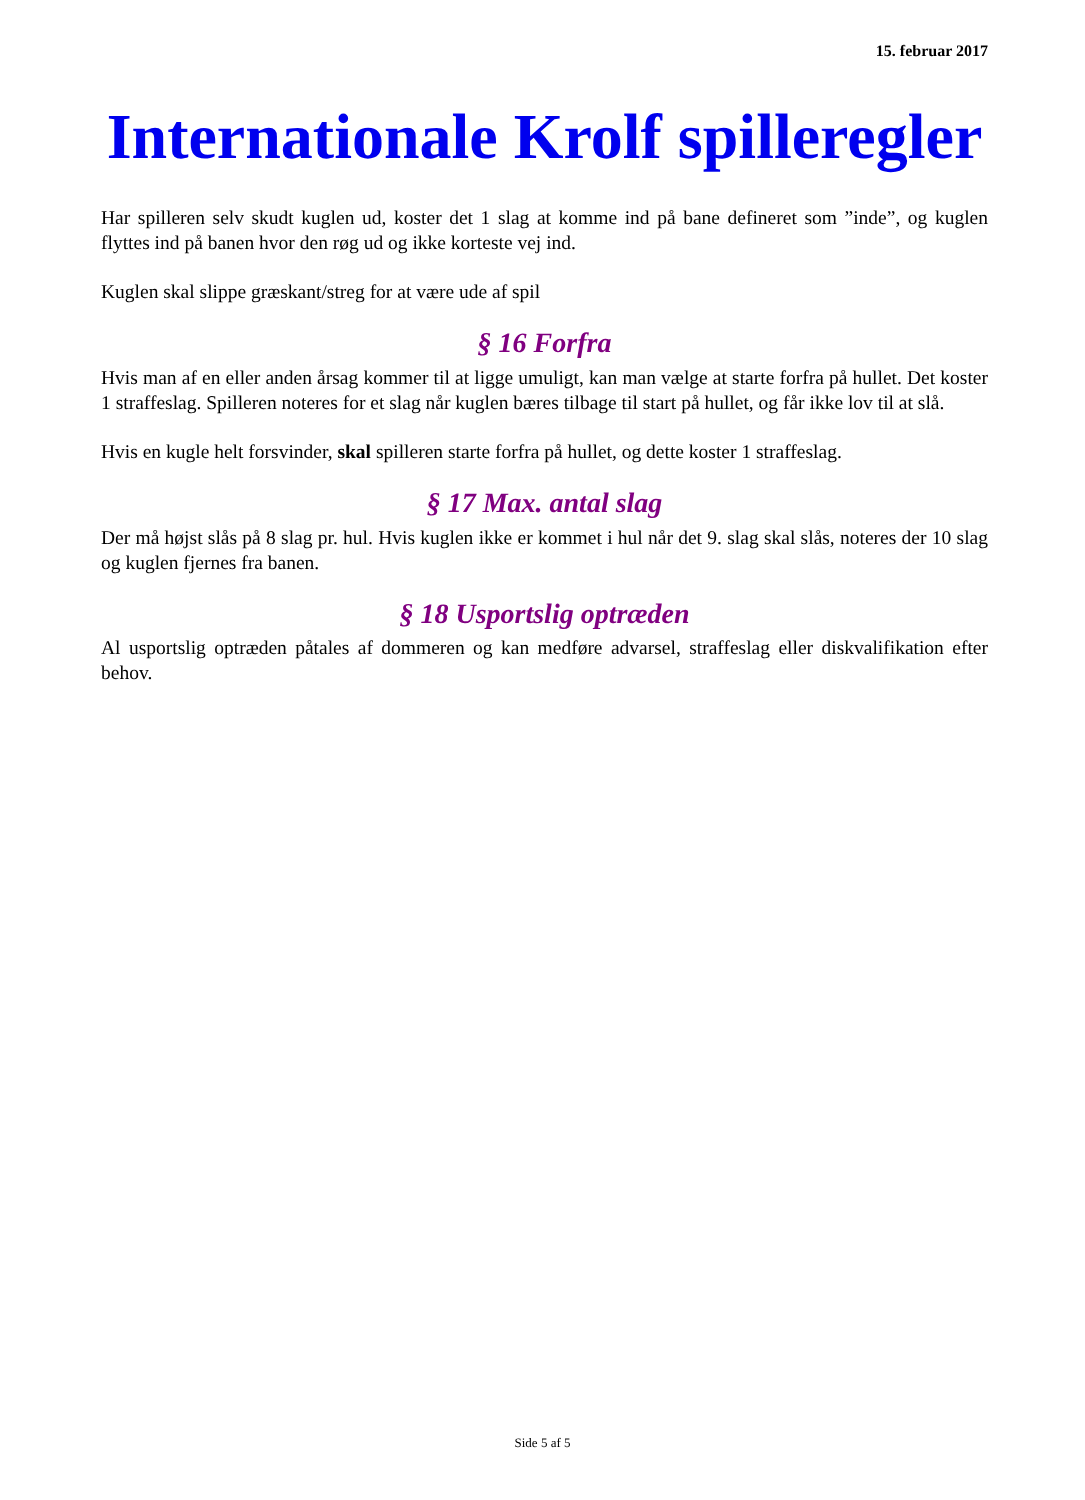15. februar 2017
Internationale Krolf spilleregler
Har spilleren selv skudt kuglen ud, koster det 1 slag at komme ind på bane defineret som ”inde”, og kuglen flyttes ind på banen hvor den røg ud og ikke korteste vej ind.
Kuglen skal slippe græskant/streg for at være ude af spil
§ 16 Forfra
Hvis man af en eller anden årsag kommer til at ligge umuligt, kan man vælge at starte forfra på hullet. Det koster 1 straffeslag. Spilleren noteres for et slag når kuglen bæres tilbage til start på hullet, og får ikke lov til at slå.
Hvis en kugle helt forsvinder, skal spilleren starte forfra på hullet, og dette koster 1 straffeslag.
§ 17 Max. antal slag
Der må højst slås på 8 slag pr. hul. Hvis kuglen ikke er kommet i hul når det 9. slag skal slås, noteres der 10 slag og kuglen fjernes fra banen.
§ 18 Usportslig optræden
Al usportslig optræden påtales af dommeren og kan medføre advarsel, straffeslag eller diskvalifikation efter behov.
Side 5 af 5